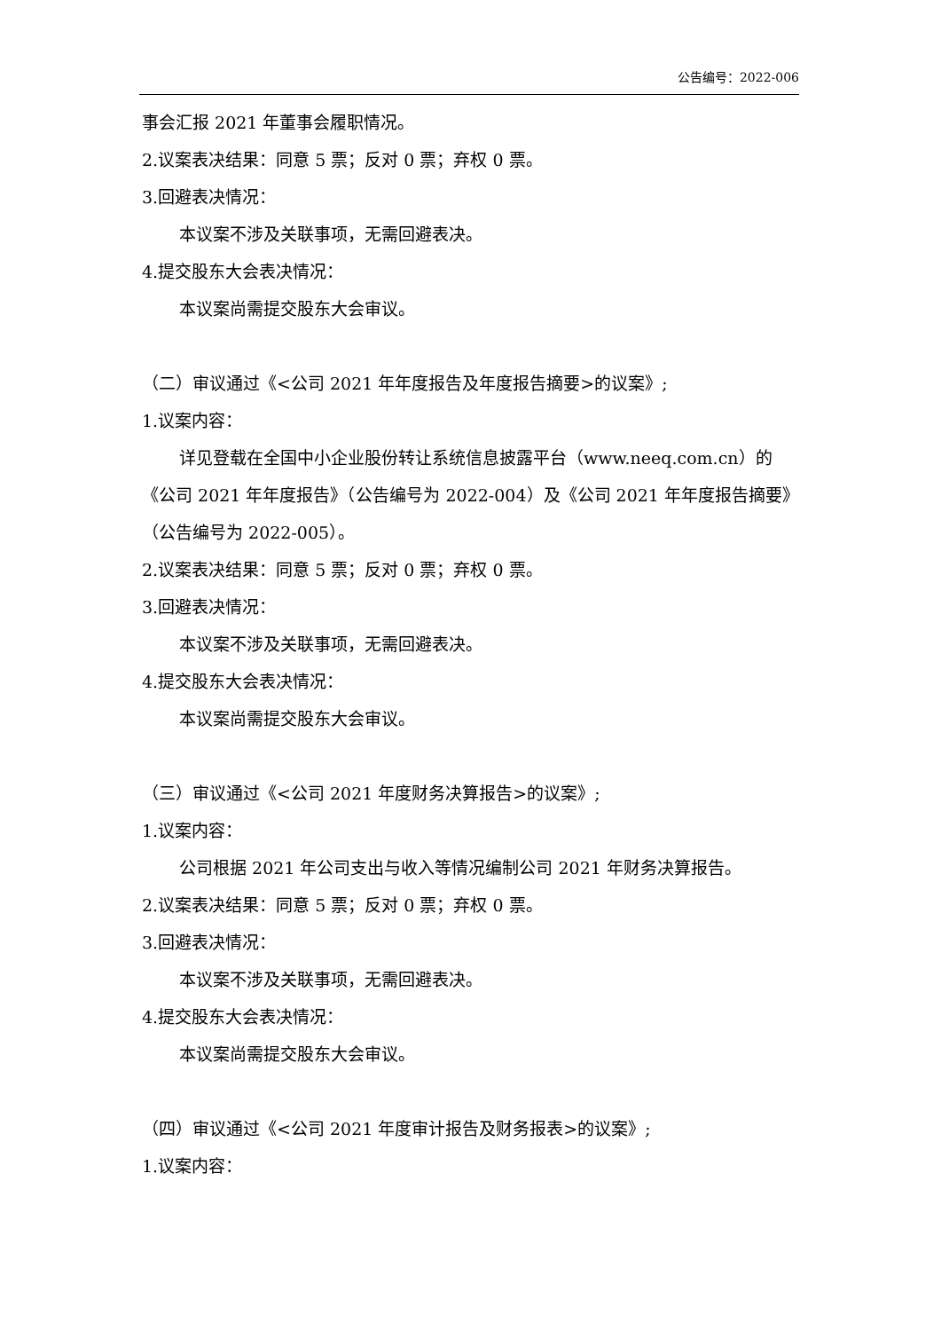公告编号：2022-006
事会汇报 2021 年董事会履职情况。
2.议案表决结果：同意 5 票；反对 0 票；弃权 0 票。
3.回避表决情况：
本议案不涉及关联事项，无需回避表决。
4.提交股东大会表决情况：
本议案尚需提交股东大会审议。
（二）审议通过《<公司 2021 年年度报告及年度报告摘要>的议案》;
1.议案内容：
详见登载在全国中小企业股份转让系统信息披露平台（www.neeq.com.cn）的《公司 2021 年年度报告》（公告编号为 2022-004）及《公司 2021 年年度报告摘要》（公告编号为 2022-005）。
2.议案表决结果：同意 5 票；反对 0 票；弃权 0 票。
3.回避表决情况：
本议案不涉及关联事项，无需回避表决。
4.提交股东大会表决情况：
本议案尚需提交股东大会审议。
（三）审议通过《<公司 2021 年度财务决算报告>的议案》;
1.议案内容：
公司根据 2021 年公司支出与收入等情况编制公司 2021 年财务决算报告。
2.议案表决结果：同意 5 票；反对 0 票；弃权 0 票。
3.回避表决情况：
本议案不涉及关联事项，无需回避表决。
4.提交股东大会表决情况：
本议案尚需提交股东大会审议。
（四）审议通过《<公司 2021 年度审计报告及财务报表>的议案》;
1.议案内容：